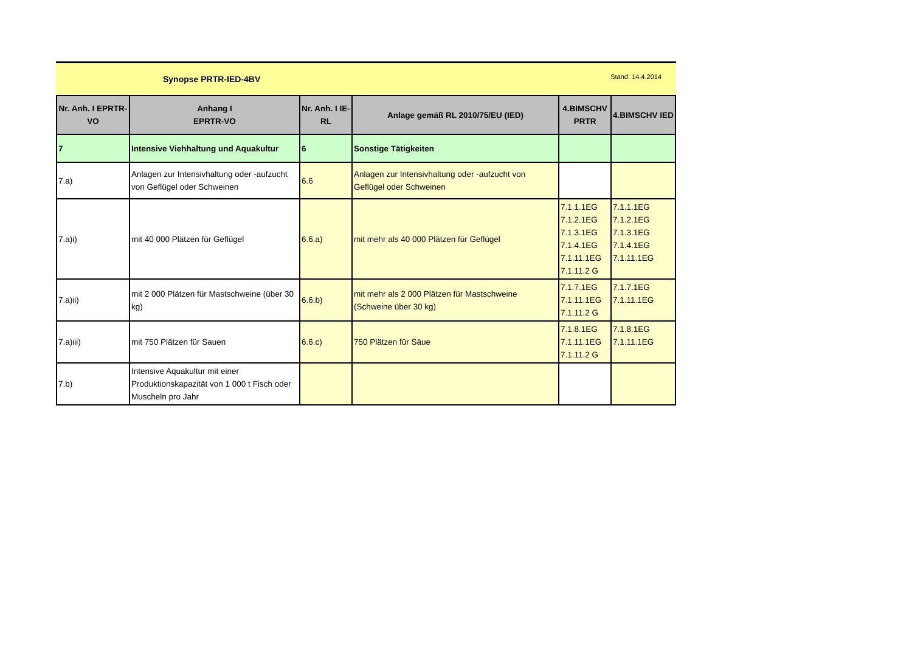Synopse PRTR-IED-4BV Stand: 14.4.2014
| Nr. Anh. I EPRTR-VO | Anhang I EPRTR-VO | Nr. Anh. I IE-RL | Anlage gemäß RL 2010/75/EU (IED) | 4.BIMSCHV PRTR | 4.BIMSCHV IED |
| --- | --- | --- | --- | --- | --- |
| 7 | Intensive Viehhaltung und Aquakultur | 6 | Sonstige Tätigkeiten | | |
| 7.a) | Anlagen zur Intensivhaltung oder -aufzucht von Geflügel oder Schweinen | 6.6 | Anlagen zur Intensivhaltung oder -aufzucht von Geflügel oder Schweinen | | |
| 7.a)i) | mit 40 000 Plätzen für Geflügel | 6.6.a) | mit mehr als 40 000 Plätzen für Geflügel | 7.1.1.1EG 7.1.2.1EG 7.1.3.1EG 7.1.4.1EG 7.1.11.1EG 7.1.11.2 G | 7.1.1.1EG 7.1.2.1EG 7.1.3.1EG 7.1.4.1EG 7.1.11.1EG |
| 7.a)ii) | mit 2 000 Plätzen für Mastschweine (über 30 kg) | 6.6.b) | mit mehr als 2 000 Plätzen für Mastschweine (Schweine über 30 kg) | 7.1.7.1EG 7.1.11.1EG 7.1.11.2 G | 7.1.7.1EG 7.1.11.1EG |
| 7.a)iii) | mit 750 Plätzen für Sauen | 6.6.c) | 750 Plätzen für Säue | 7.1.8.1EG 7.1.11.1EG 7.1.11.2 G | 7.1.8.1EG 7.1.11.1EG |
| 7.b) | Intensive Aquakultur mit einer Produktionskapazität von 1 000 t Fisch oder Muscheln pro Jahr | | | | |